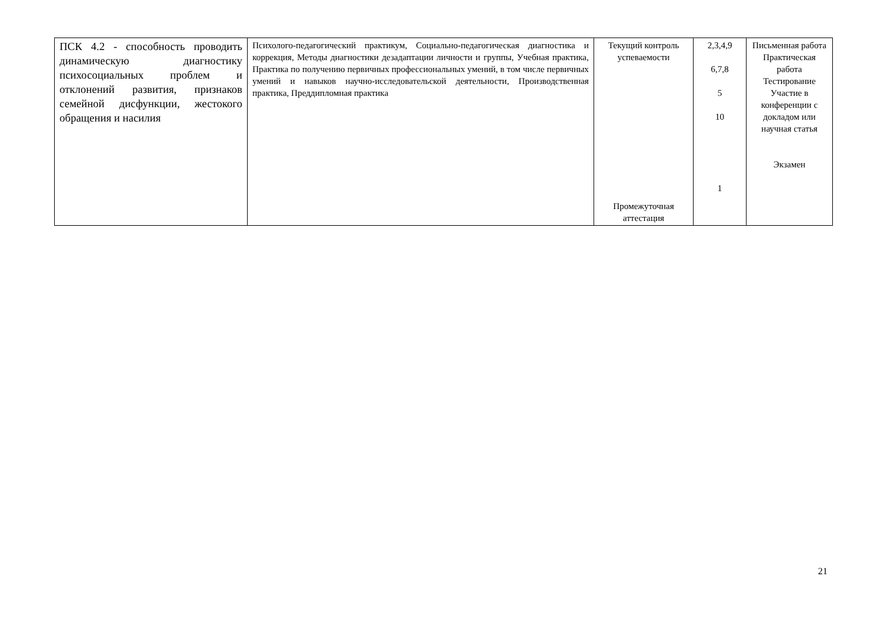| ПСК 4.2 - способность проводить динамическую диагностику психосоциальных проблем и отклонений развития, признаков семейной дисфункции, жестокого обращения и насилия | Психолого-педагогический практикум, Социально-педагогическая диагностика и коррекция, Методы диагностики дезадаптации личности и группы, Учебная практика, Практика по получению первичных профессиональных умений, в том числе первичных умений и навыков научно-исследовательской деятельности, Производственная практика, Преддипломная практика | Текущий контроль успеваемости Промежуточная аттестация | 2,3,4,9 6,7,8 5 10 1 | Письменная работа Практическая работа Тестирование Участие в конференции с докладом или научная статья Экзамен |
21